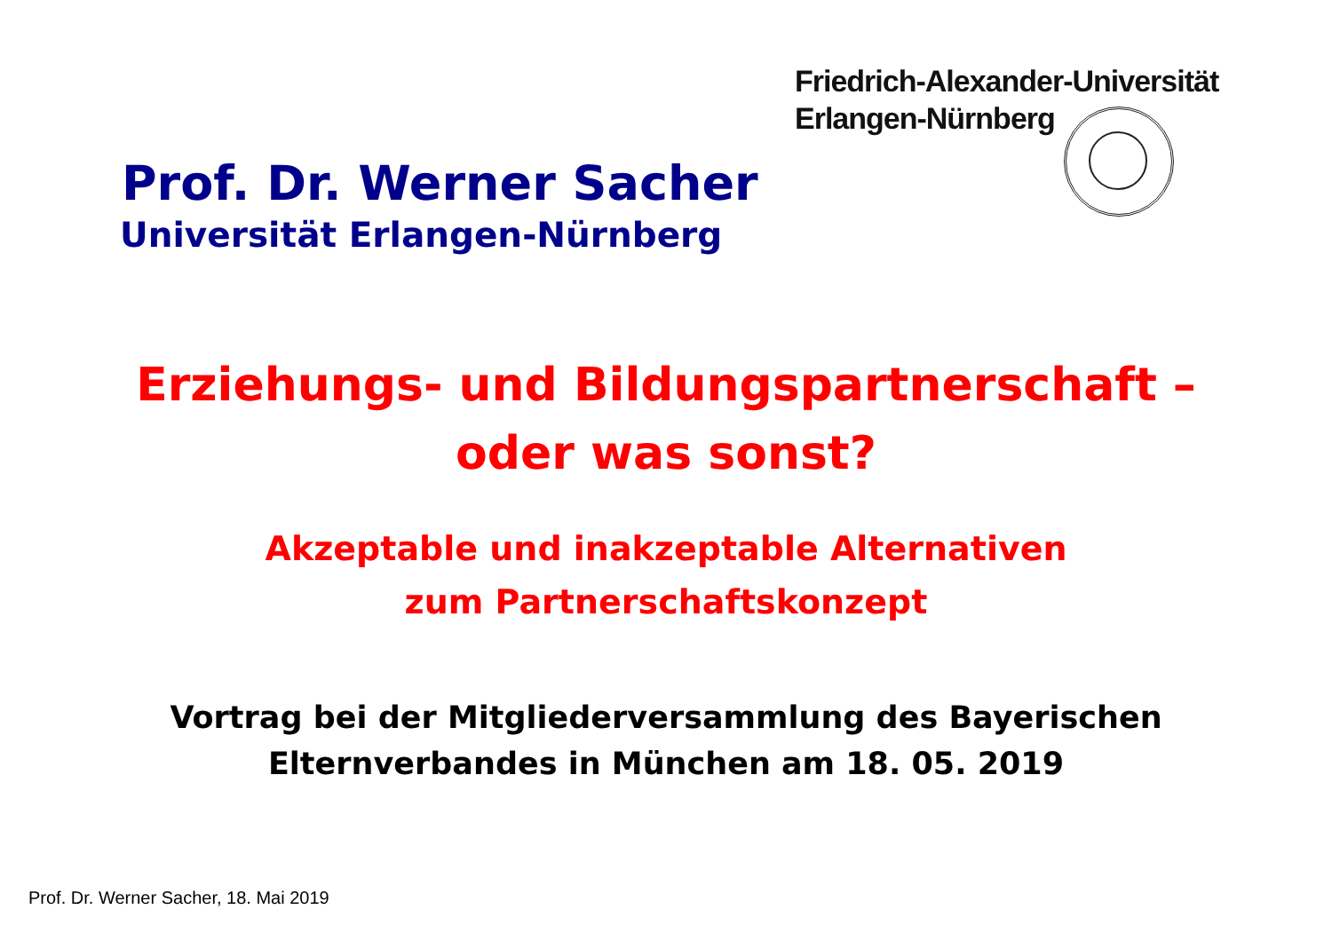Friedrich-Alexander-Universität
Erlangen-Nürnberg
Prof. Dr. Werner Sacher
Universität Erlangen-Nürnberg
Erziehungs- und Bildungspartnerschaft –
oder was sonst?
Akzeptable und inakzeptable Alternativen
zum Partnerschaftskonzept
Vortrag bei der Mitgliederversammlung des Bayerischen
Elternverbandes in München am 18. 05. 2019
Prof. Dr. Werner Sacher, 18. Mai 2019